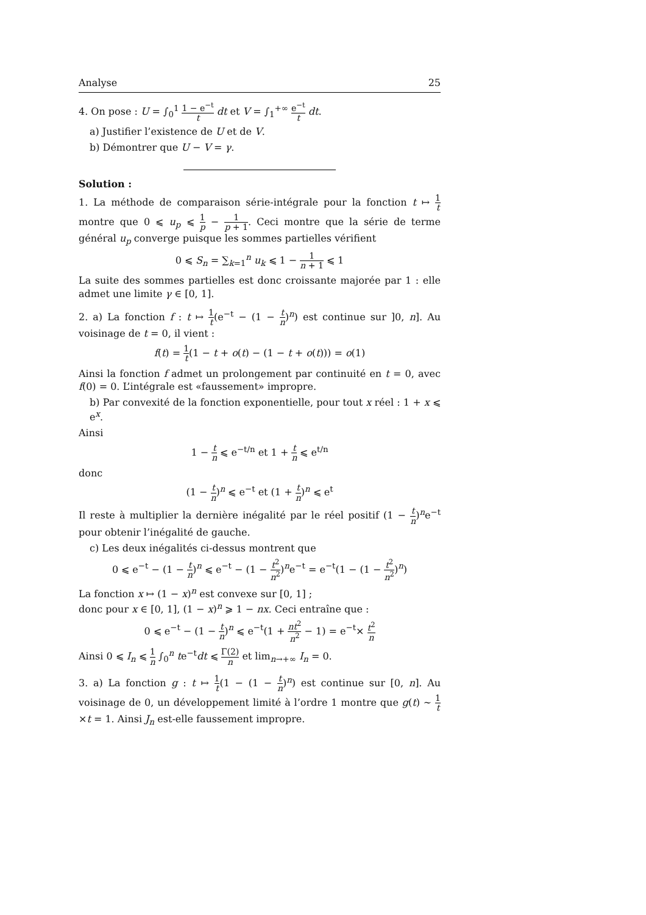Analyse 25
4. On pose : U = ∫<sub>0</sub><sup>1</sup> 1 − e<sup>−t</sup> t dt et V = ∫<sub>1</sub><sup>+∞</sup> e<sup>−t</sup> t dt.
a) Justifier l’existence de U et de V.
b) Démontrer que U − V = γ.
Solution :
1. La méthode de comparaison série-intégrale pour la fonction t ↦ 1 t montre que 0 ⩽ u<sub>p</sub> ⩽ 1 p − 1 p + 1. Ceci montre que la série de terme général u<sub>p</sub> converge puisque les sommes partielles vérifient
0 ⩽ S<sub>n</sub> = ∑<sub>k=1</sub><sup>n</sup> u<sub>k</sub> ⩽ 1 − 1 n + 1 ⩽ 1
La suite des sommes partielles est donc croissante majorée par 1 : elle admet une limite γ ∈ [0, 1].
2. a) La fonction f : t ↦ 1 t(e<sup>−t</sup> − (1 − t n)<sup>n</sup>) est continue sur ]0, n]. Au voisinage de t = 0, il vient :
f(t) = 1 t(1 − t + o(t) − (1 − t + o(t))) = o(1)
Ainsi la fonction f admet un prolongement par continuité en t = 0, avec f(0) = 0. L’intégrale est «faussement» impropre.
b) Par convexité de la fonction exponentielle, pour tout x réel : 1 + x ⩽ e<sup>x</sup>.
Ainsi
1 − t n ⩽ e<sup>−t/n</sup> et 1 + t n ⩽ e<sup>t/n</sup>
donc
(1 − t n)<sup>n</sup> ⩽ e<sup>−t</sup> et (1 + t n)<sup>n</sup> ⩽ e<sup>t</sup>
Il reste à multiplier la dernière inégalité par le réel positif (1 − t n)<sup>n</sup>e<sup>−t</sup> pour obtenir l’inégalité de gauche.
c) Les deux inégalités ci-dessus montrent que
0 ⩽ e<sup>−t</sup> − (1 − t n)<sup>n</sup> ⩽ e<sup>−t</sup> − (1 − t<sup>2</sup> n<sup>2</sup>)<sup>n</sup>e<sup>−t</sup> = e<sup>−t</sup>(1 − (1 − t<sup>2</sup> n<sup>2</sup>)<sup>n</sup>)
La fonction x ↦ (1 − x)<sup>n</sup> est convexe sur [0, 1] ;
donc pour x ∈ [0, 1], (1 − x)<sup>n</sup> ⩾ 1 − nx. Ceci entraîne que :
0 ⩽ e<sup>−t</sup> − (1 − t n)<sup>n</sup> ⩽ e<sup>−t</sup>(1 + nt<sup>2</sup> n<sup>2</sup> − 1) = e<sup>−t</sup>× t<sup>2</sup> n
Ainsi 0 ⩽ I<sub>n</sub> ⩽ 1 n ∫<sub>0</sub><sup>n</sup> te<sup>−t</sup>dt ⩽ Γ(2) n et lim<sub>n→+∞</sub> I<sub>n</sub> = 0.
3. a) La fonction g : t ↦ 1 t(1 − (1 − t n)<sup>n</sup>) est continue sur [0, n]. Au voisinage de 0, un développement limité à l’ordre 1 montre que g(t) ∼ 1 t×t = 1. Ainsi J<sub>n</sub> est-elle faussement impropre.